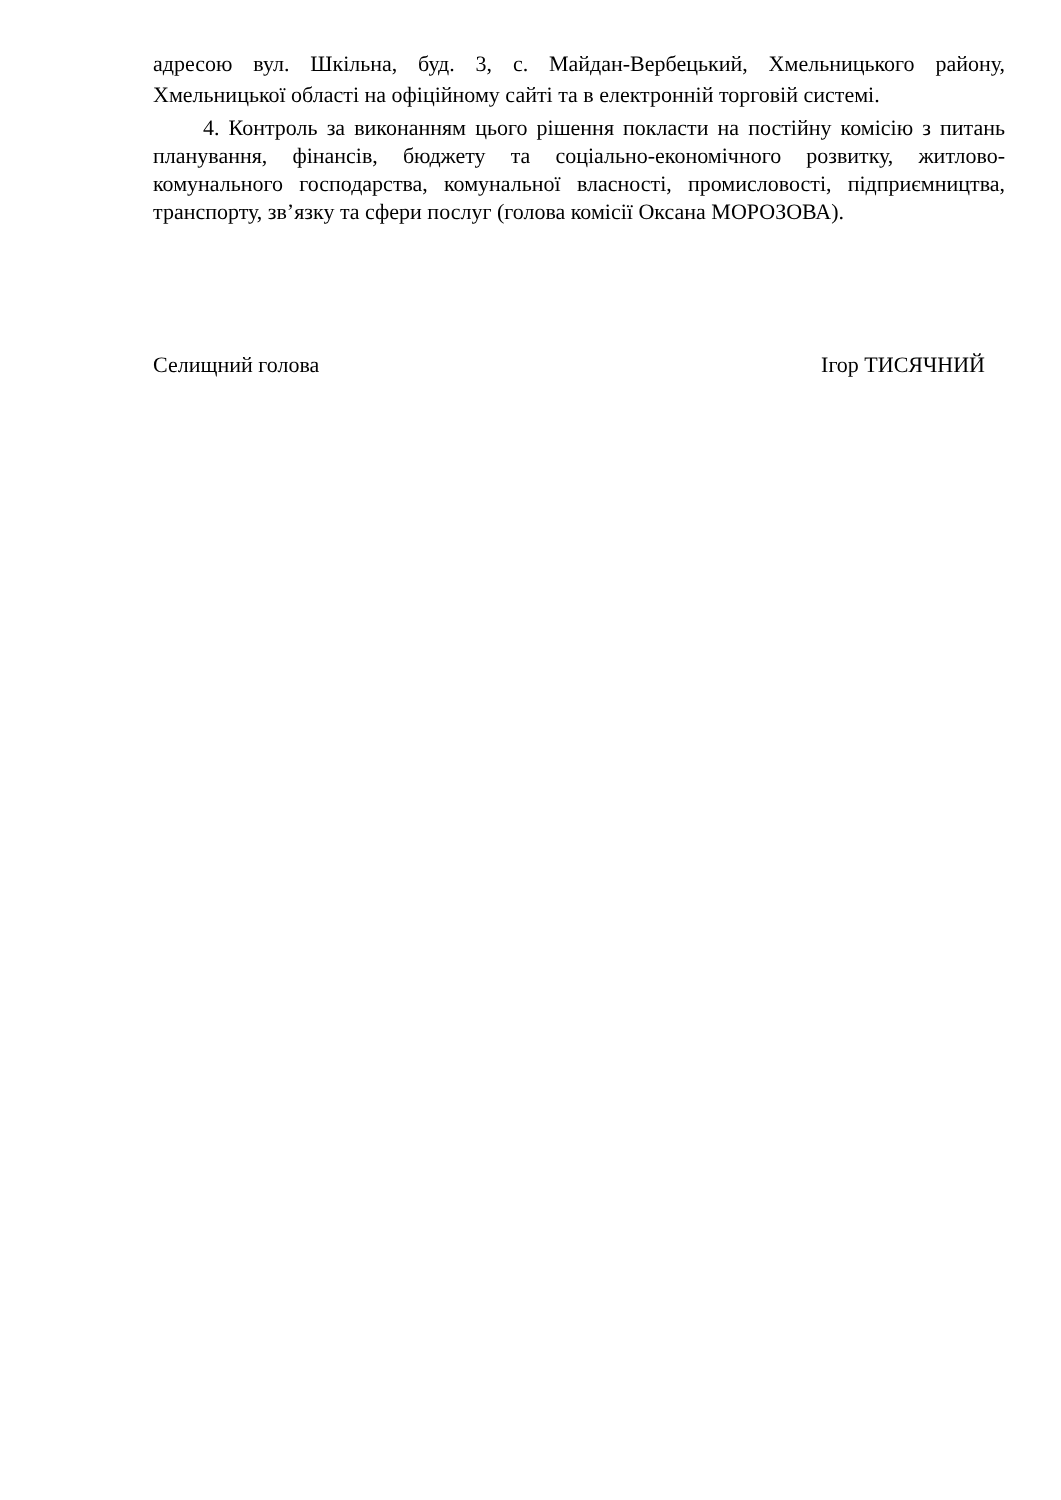адресою вул. Шкільна, буд. 3, с. Майдан-Вербецький, Хмельницького району, Хмельницької області на офіційному сайті та в електронній торговій системі.
4. Контроль за виконанням цього рішення покласти на постійну комісію з питань планування, фінансів, бюджету та соціально-економічного розвитку, житлово-комунального господарства, комунальної власності, промисловості, підприємництва, транспорту, зв’язку та сфери послуг (голова комісії Оксана МОРОЗОВА).
Селищний голова Ігор ТИСЯЧНИЙ